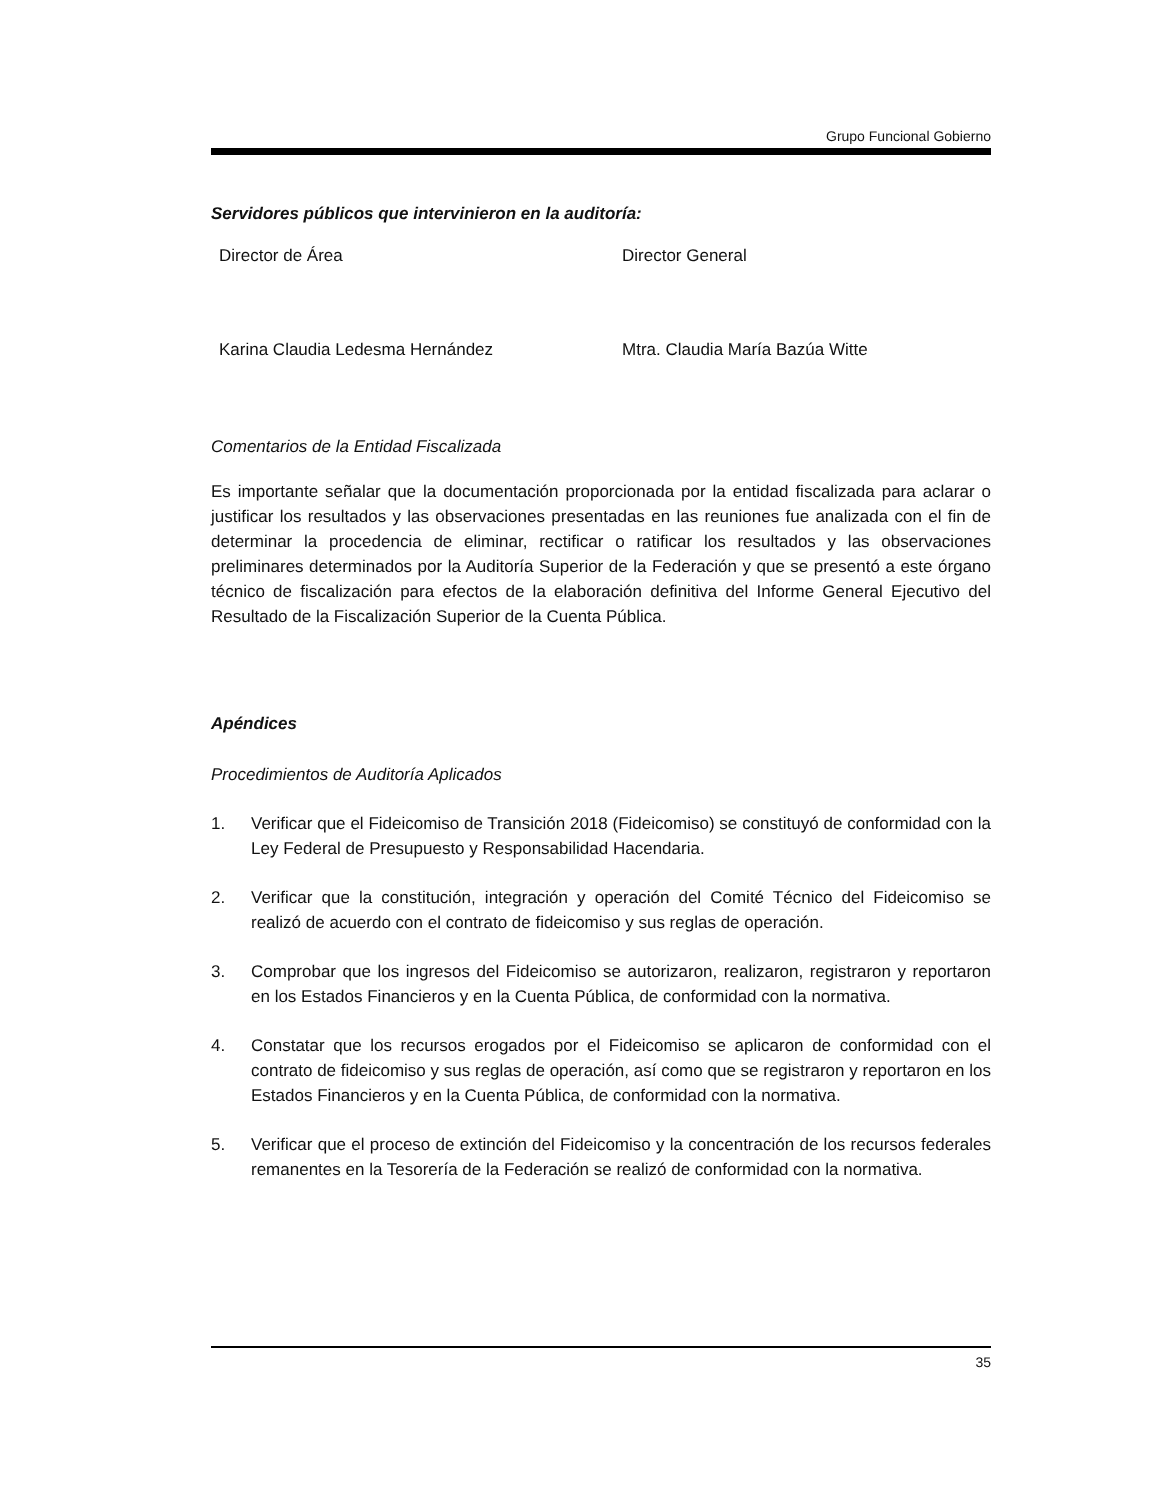Grupo Funcional Gobierno
Servidores públicos que intervinieron en la auditoría:
Director de Área Director General
Karina Claudia Ledesma Hernández Mtra. Claudia María Bazúa Witte
Comentarios de la Entidad Fiscalizada
Es importante señalar que la documentación proporcionada por la entidad fiscalizada para aclarar o justificar los resultados y las observaciones presentadas en las reuniones fue analizada con el fin de determinar la procedencia de eliminar, rectificar o ratificar los resultados y las observaciones preliminares determinados por la Auditoría Superior de la Federación y que se presentó a este órgano técnico de fiscalización para efectos de la elaboración definitiva del Informe General Ejecutivo del Resultado de la Fiscalización Superior de la Cuenta Pública.
Apéndices
Procedimientos de Auditoría Aplicados
1. Verificar que el Fideicomiso de Transición 2018 (Fideicomiso) se constituyó de conformidad con la Ley Federal de Presupuesto y Responsabilidad Hacendaria.
2. Verificar que la constitución, integración y operación del Comité Técnico del Fideicomiso se realizó de acuerdo con el contrato de fideicomiso y sus reglas de operación.
3. Comprobar que los ingresos del Fideicomiso se autorizaron, realizaron, registraron y reportaron en los Estados Financieros y en la Cuenta Pública, de conformidad con la normativa.
4. Constatar que los recursos erogados por el Fideicomiso se aplicaron de conformidad con el contrato de fideicomiso y sus reglas de operación, así como que se registraron y reportaron en los Estados Financieros y en la Cuenta Pública, de conformidad con la normativa.
5. Verificar que el proceso de extinción del Fideicomiso y la concentración de los recursos federales remanentes en la Tesorería de la Federación se realizó de conformidad con la normativa.
35